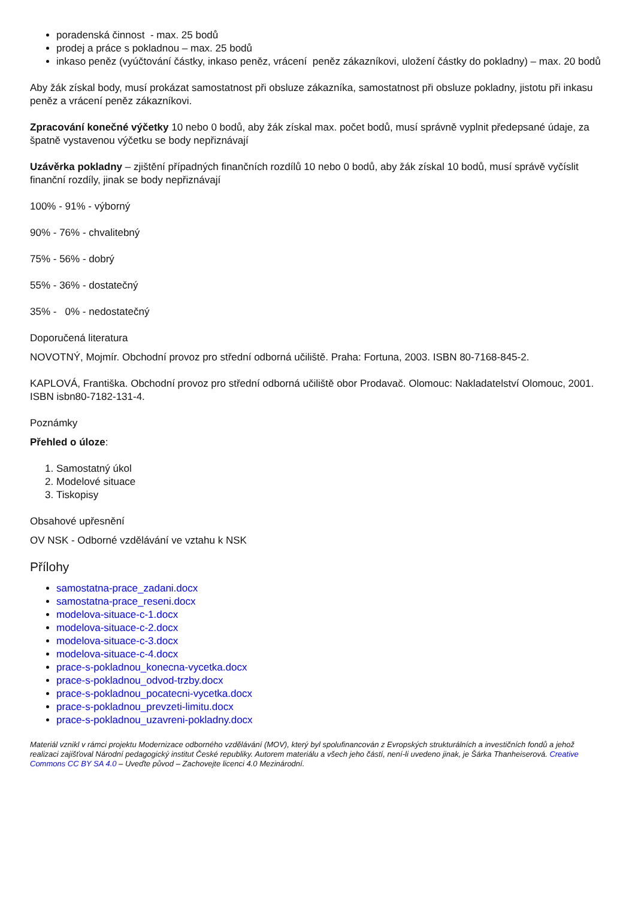poradenská činnost - max. 25 bodů
prodej a práce s pokladnou – max. 25 bodů
inkaso peněz (vyúčtování částky, inkaso peněz, vrácení peněz zákazníkovi, uložení částky do pokladny) – max. 20 bodů
Aby žák získal body, musí prokázat samostatnost při obsluze zákazníka, samostatnost při obsluze pokladny, jistotu při inkasu peněz a vrácení peněz zákazníkovi.
Zpracování konečné výčetky 10 nebo 0 bodů, aby žák získal max. počet bodů, musí správně vyplnit předepsané údaje, za špatně vystavenou výčetku se body nepřiznávají
Uzávěrka pokladny – zjištění případných finančních rozdílů 10 nebo 0 bodů, aby žák získal 10 bodů, musí správě vyčíslit finanční rozdíly, jinak se body nepřiznávají
100% - 91% - výborný
90% - 76% - chvalitebný
75% - 56% - dobrý
55% - 36% - dostatečný
35% - 0% - nedostatečný
Doporučená literatura
NOVOTNÝ, Mojmír. Obchodní provoz pro střední odborná učiliště. Praha: Fortuna, 2003. ISBN 80-7168-845-2.
KAPLOVÁ, Františka. Obchodní provoz pro střední odborná učiliště obor Prodavač. Olomouc: Nakladatelství Olomouc, 2001. ISBN isbn80-7182-131-4.
Poznámky
Přehled o úloze:
1. Samostatný úkol
2. Modelové situace
3. Tiskopisy
Obsahové upřesnění
OV NSK - Odborné vzdělávání ve vztahu k NSK
Přílohy
samostatna-prace_zadani.docx
samostatna-prace_reseni.docx
modelova-situace-c-1.docx
modelova-situace-c-2.docx
modelova-situace-c-3.docx
modelova-situace-c-4.docx
prace-s-pokladnou_konecna-vycetka.docx
prace-s-pokladnou_odvod-trzby.docx
prace-s-pokladnou_pocatecni-vycetka.docx
prace-s-pokladnou_prevzeti-limitu.docx
prace-s-pokladnou_uzavreni-pokladny.docx
Materiál vznikl v rámci projektu Modernizace odborného vzdělávání (MOV), který byl spolufinancován z Evropských strukturálních a investičních fondů a jehož realizaci zajišťoval Národní pedagogický institut České republiky. Autorem materiálu a všech jeho částí, není-li uvedeno jinak, je Šárka Thanheiserová. Creative Commons CC BY SA 4.0 – Uveďte původ – Zachovejte licenci 4.0 Mezinárodní.